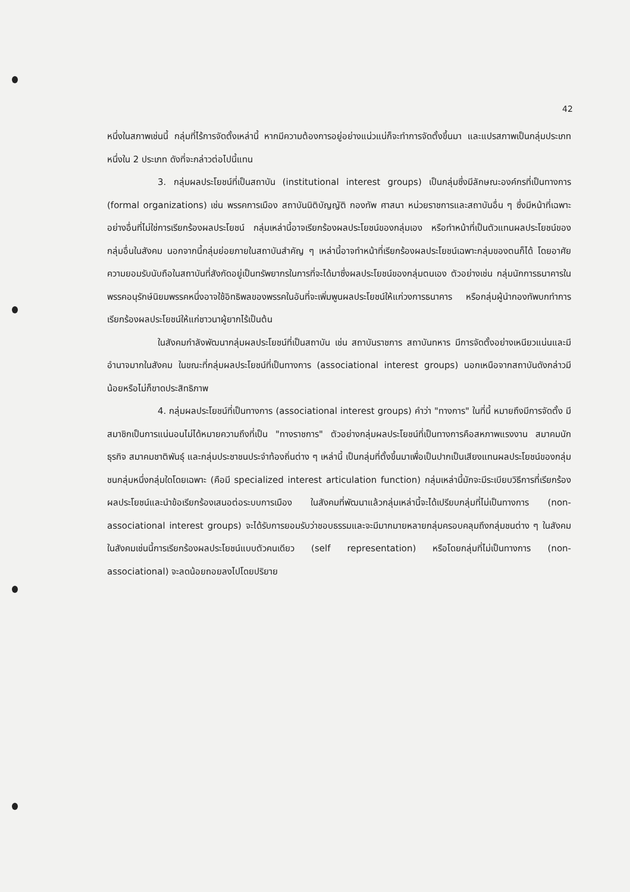42
หนึ่งในสภาพเช่นนี้ กลุ่มที่ไร้การจัดตั้งเหล่านี้ หากมีความต้องการอยู่อย่างแน่วแน่ก็จะทำการจัดตั้งขึ้นมา และแปรสภาพเป็นกลุ่มประเภทหนึ่งใน 2 ประเภท ดังที่จะกล่าวต่อไปนี้แทน
3. กลุ่มผลประโยชน์ที่เป็นสถาบัน (institutional interest groups) เป็นกลุ่มซึ่งมีลักษณะองค์กรที่เป็นทางการ (formal organizations) เช่น พรรคการเมือง สถาบันนิติบัญญัติ กองทัพ ศาสนา หน่วยราชการและสถาบันอื่น ๆ ซึ่งมีหน้าที่เฉพาะอย่างอื่นที่ไม่ใช่การเรียกร้องผลประโยชน์ กลุ่มเหล่านี้อาจเรียกร้องผลประโยชน์ของกลุ่มเอง หรือทำหน้าที่เป็นตัวแทนผลประโยชน์ของกลุ่มอื่นในสังคม นอกจากนี้กลุ่มย่อยภายในสถาบันสำคัญ ๆ เหล่านี้อาจทำหน้าที่เรียกร้องผลประโยชน์เฉพาะกลุ่มของตนก็ได้ โดยอาศัยความยอมรับนับถือในสถาบันที่สังกัดอยู่เป็นทรัพยากรในการที่จะได้มาซึ่งผลประโยชน์ของกลุ่มตนเอง ตัวอย่างเช่น กลุ่มนักการธนาคารในพรรคอนุรักษ์นิยมพรรคหนึ่งอาจใช้อิทธิพลของพรรคในอันที่จะเพิ่มพูนผลประโยชน์ให้แก่วงการธนาคาร หรือกลุ่มผู้นำกองทัพบกทำการเรียกร้องผลประโยชน์ให้แก่ชาวนาผู้ยากไร้เป็นต้น
ในสังคมกำลังพัฒนากลุ่มผลประโยชน์ที่เป็นสถาบัน เช่น สถาบันราชการ สถาบันทหาร มีการจัดตั้งอย่างเหนียวแน่นและมีอำนาจมากในสังคม ในขณะที่กลุ่มผลประโยชน์ที่เป็นทางการ (associational interest groups) นอกเหนือจากสถาบันดังกล่าวมีน้อยหรือไม่ก็ขาดประสิทธิภาพ
4. กลุ่มผลประโยชน์ที่เป็นทางการ (associational interest groups) คำว่า "ทางการ" ในที่นี้ หมายถึงมีการจัดตั้ง มีสมาชิกเป็นการแน่นอนไม่ได้หมายความถึงที่เป็น "ทางราชการ" ตัวอย่างกลุ่มผลประโยชน์ที่เป็นทางการคือสหภาพแรงงาน สมาคมนักธุรกิจ สมาคมชาติพันธุ์ และกลุ่มประชาชนประจำท้องถิ่นต่าง ๆ เหล่านี้ เป็นกลุ่มที่ตั้งขึ้นมาเพื่อเป็นปากเป็นเสียงแทนผลประโยชน์ของกลุ่มชนกลุ่มหนึ่งกลุ่มใดโดยเฉพาะ (คือมี specialized interest articulation function) กลุ่มเหล่านี้มักจะมีระเบียบวิธีการที่เรียกร้องผลประโยชน์และนำข้อเรียกร้องเสนอต่อระบบการเมือง ในสังคมที่พัฒนาแล้วกลุ่มเหล่านี้จะได้เปรียบกลุ่มที่ไม่เป็นทางการ (non-associational interest groups) จะได้รับการยอมรับว่าชอบธรรมและจะมีมากมายหลายกลุ่มครอบคลุมถึงกลุ่มชนต่าง ๆ ในสังคม ในสังคมเช่นนี้การเรียกร้องผลประโยชน์แบบตัวคนเดียว (self representation) หรือโดยกลุ่มที่ไม่เป็นทางการ (non-associational) จะลดน้อยถอยลงไปโดยปริยาย